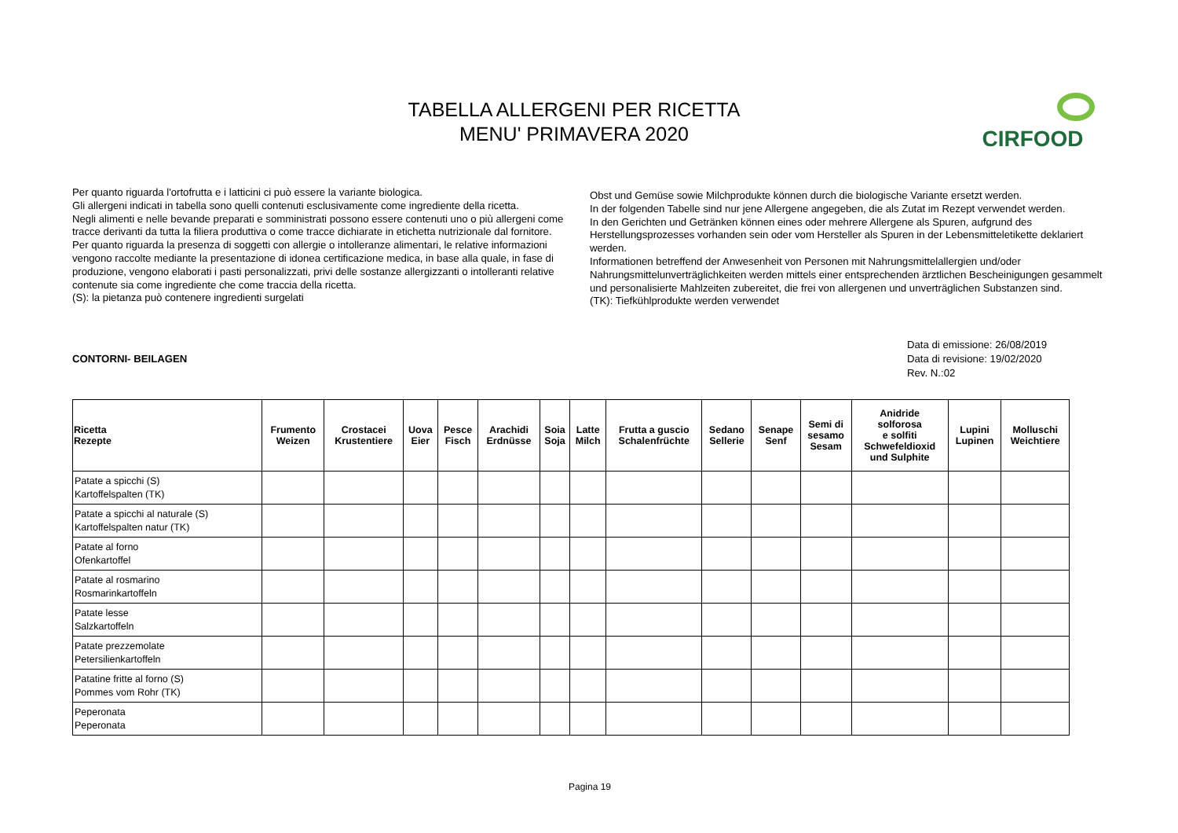TABELLA ALLERGENI PER RICETTA
MENU' PRIMAVERA 2020
CIRFOOD
Per quanto riguarda l'ortofrutta e i latticini ci può essere la variante biologica.
Gli allergeni indicati in tabella sono quelli contenuti esclusivamente come ingrediente della ricetta.
Negli alimenti e nelle bevande preparati e somministrati possono essere contenuti uno o più allergeni come tracce derivanti da tutta la filiera produttiva o come tracce dichiarate in etichetta nutrizionale dal fornitore.
Per quanto riguarda la presenza di soggetti con allergie o intolleranze alimentari, le relative informazioni vengono raccolte mediante la presentazione di idonea certificazione medica, in base alla quale, in fase di produzione, vengono elaborati i pasti personalizzati, privi delle sostanze allergizzanti o intolleranti relative contenute sia come ingrediente che come traccia della ricetta.
(S): la pietanza può contenere ingredienti surgelati
Obst und Gemüse sowie Milchprodukte können durch die biologische Variante ersetzt werden.
In der folgenden Tabelle sind nur jene Allergene angegeben, die als Zutat im Rezept verwendet werden.
In den Gerichten und Getränken können eines oder mehrere Allergene als Spuren, aufgrund des Herstellungsprozesses vorhanden sein oder vom Hersteller als Spuren in der Lebensmitteletikette deklariert werden.
Informationen betreffend der Anwesenheit von Personen mit Nahrungsmittelallergien und/oder Nahrungsmittelunverträglichkeiten werden mittels einer entsprechenden ärztlichen Bescheinigungen gesammelt und personalisierte Mahlzeiten zubereitet, die frei von allergenen und unverträglichen Substanzen sind.
(TK): Tiefkühlprodukte werden verwendet
CONTORNI- BEILAGEN Data di emissione: 26/08/2019
Data di revisione: 19/02/2020
Rev. N.:02
| Ricetta Rezepte | Frumento Weizen | Crostacei Krustentiere | Uova Eier | Pesce Fisch | Arachidi Erdnüsse | Soia Soja | Latte Milch | Frutta a guscio Schalenfrüchte | Sedano Sellerie | Senape Senf | Semi di sesamo Sesam | Anidride solforosa e solfiti Schwefeldioxid und Sulphite | Lupini Lupinen | Molluschi Weichtiere |
| --- | --- | --- | --- | --- | --- | --- | --- | --- | --- | --- | --- | --- | --- | --- |
| Patate a spicchi (S) Kartoffelspalten (TK) | | | | | | | | | | | | | | |
| Patate a spicchi al naturale (S) Kartoffelspalten natur (TK) | | | | | | | | | | | | | | |
| Patate al forno Ofenkartoffel | | | | | | | | | | | | | | |
| Patate al rosmarino Rosmarinkartoffeln | | | | | | | | | | | | | | |
| Patate lesse Salzkartoffeln | | | | | | | | | | | | | | |
| Patate prezzemolate Petersilienkartoffeln | | | | | | | | | | | | | | |
| Patatine fritte al forno (S) Pommes vom Rohr (TK) | | | | | | | | | | | | | | |
| Peperonata Peperonata | | | | | | | | | | | | | | |
Pagina 19